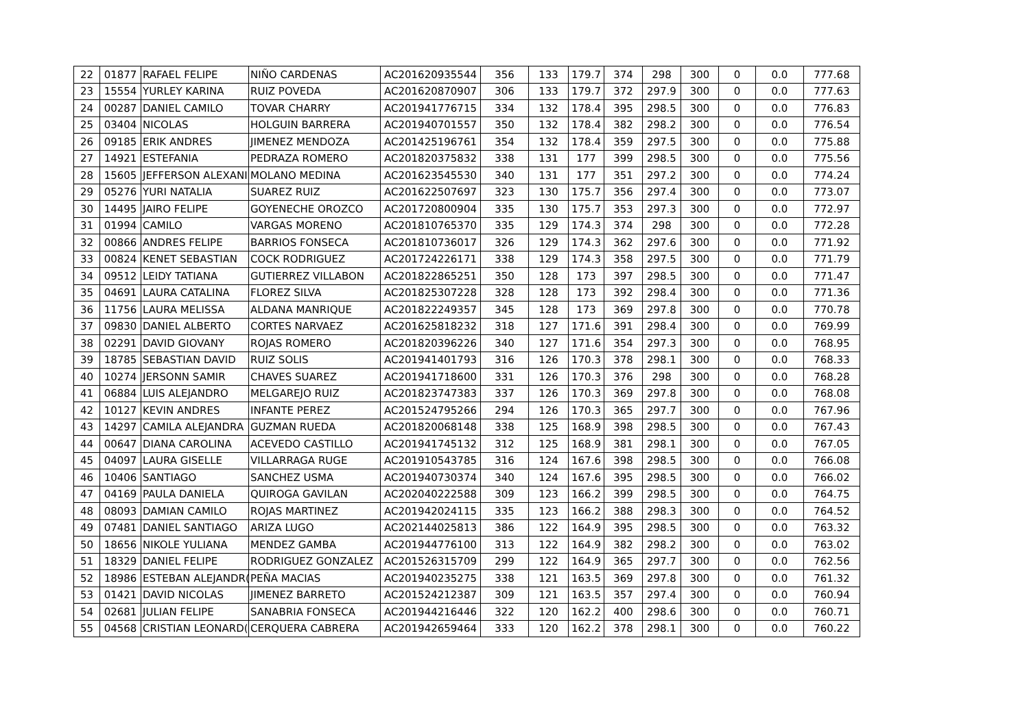| 22 | 01877 | RAFAEL FELIPE | NIÑO CARDENAS | AC201620935544 | 356 | 133 | 179.7 | 374 | 298 | 300 | 0 | 0.0 | 777.68 |
| 23 | 15554 | YURLEY KARINA | RUIZ POVEDA | AC201620870907 | 306 | 133 | 179.7 | 372 | 297.9 | 300 | 0 | 0.0 | 777.63 |
| 24 | 00287 | DANIEL CAMILO | TOVAR CHARRY | AC201941776715 | 334 | 132 | 178.4 | 395 | 298.5 | 300 | 0 | 0.0 | 776.83 |
| 25 | 03404 | NICOLAS | HOLGUIN BARRERA | AC201940701557 | 350 | 132 | 178.4 | 382 | 298.2 | 300 | 0 | 0.0 | 776.54 |
| 26 | 09185 | ERIK ANDRES | JIMENEZ MENDOZA | AC201425196761 | 354 | 132 | 178.4 | 359 | 297.5 | 300 | 0 | 0.0 | 775.88 |
| 27 | 14921 | ESTEFANIA | PEDRAZA ROMERO | AC201820375832 | 338 | 131 | 177 | 399 | 298.5 | 300 | 0 | 0.0 | 775.56 |
| 28 | 15605 | JEFFERSON ALEXANI | MOLANO MEDINA | AC201623545530 | 340 | 131 | 177 | 351 | 297.2 | 300 | 0 | 0.0 | 774.24 |
| 29 | 05276 | YURI NATALIA | SUAREZ RUIZ | AC201622507697 | 323 | 130 | 175.7 | 356 | 297.4 | 300 | 0 | 0.0 | 773.07 |
| 30 | 14495 | JAIRO FELIPE | GOYENECHE OROZCO | AC201720800904 | 335 | 130 | 175.7 | 353 | 297.3 | 300 | 0 | 0.0 | 772.97 |
| 31 | 01994 | CAMILO | VARGAS MORENO | AC201810765370 | 335 | 129 | 174.3 | 374 | 298 | 300 | 0 | 0.0 | 772.28 |
| 32 | 00866 | ANDRES FELIPE | BARRIOS FONSECA | AC201810736017 | 326 | 129 | 174.3 | 362 | 297.6 | 300 | 0 | 0.0 | 771.92 |
| 33 | 00824 | KENET SEBASTIAN | COCK RODRIGUEZ | AC201724226171 | 338 | 129 | 174.3 | 358 | 297.5 | 300 | 0 | 0.0 | 771.79 |
| 34 | 09512 | LEIDY TATIANA | GUTIERREZ VILLABON | AC201822865251 | 350 | 128 | 173 | 397 | 298.5 | 300 | 0 | 0.0 | 771.47 |
| 35 | 04691 | LAURA CATALINA | FLOREZ SILVA | AC201825307228 | 328 | 128 | 173 | 392 | 298.4 | 300 | 0 | 0.0 | 771.36 |
| 36 | 11756 | LAURA MELISSA | ALDANA MANRIQUE | AC201822249357 | 345 | 128 | 173 | 369 | 297.8 | 300 | 0 | 0.0 | 770.78 |
| 37 | 09830 | DANIEL ALBERTO | CORTES NARVAEZ | AC201625818232 | 318 | 127 | 171.6 | 391 | 298.4 | 300 | 0 | 0.0 | 769.99 |
| 38 | 02291 | DAVID GIOVANY | ROJAS ROMERO | AC201820396226 | 340 | 127 | 171.6 | 354 | 297.3 | 300 | 0 | 0.0 | 768.95 |
| 39 | 18785 | SEBASTIAN DAVID | RUIZ SOLIS | AC201941401793 | 316 | 126 | 170.3 | 378 | 298.1 | 300 | 0 | 0.0 | 768.33 |
| 40 | 10274 | JERSONN SAMIR | CHAVES SUAREZ | AC201941718600 | 331 | 126 | 170.3 | 376 | 298 | 300 | 0 | 0.0 | 768.28 |
| 41 | 06884 | LUIS ALEJANDRO | MELGAREJO RUIZ | AC201823747383 | 337 | 126 | 170.3 | 369 | 297.8 | 300 | 0 | 0.0 | 768.08 |
| 42 | 10127 | KEVIN ANDRES | INFANTE PEREZ | AC201524795266 | 294 | 126 | 170.3 | 365 | 297.7 | 300 | 0 | 0.0 | 767.96 |
| 43 | 14297 | CAMILA ALEJANDRA | GUZMAN RUEDA | AC201820068148 | 338 | 125 | 168.9 | 398 | 298.5 | 300 | 0 | 0.0 | 767.43 |
| 44 | 00647 | DIANA CAROLINA | ACEVEDO CASTILLO | AC201941745132 | 312 | 125 | 168.9 | 381 | 298.1 | 300 | 0 | 0.0 | 767.05 |
| 45 | 04097 | LAURA GISELLE | VILLARRAGA RUGE | AC201910543785 | 316 | 124 | 167.6 | 398 | 298.5 | 300 | 0 | 0.0 | 766.08 |
| 46 | 10406 | SANTIAGO | SANCHEZ USMA | AC201940730374 | 340 | 124 | 167.6 | 395 | 298.5 | 300 | 0 | 0.0 | 766.02 |
| 47 | 04169 | PAULA DANIELA | QUIROGA GAVILAN | AC202040222588 | 309 | 123 | 166.2 | 399 | 298.5 | 300 | 0 | 0.0 | 764.75 |
| 48 | 08093 | DAMIAN CAMILO | ROJAS MARTINEZ | AC201942024115 | 335 | 123 | 166.2 | 388 | 298.3 | 300 | 0 | 0.0 | 764.52 |
| 49 | 07481 | DANIEL SANTIAGO | ARIZA LUGO | AC202144025813 | 386 | 122 | 164.9 | 395 | 298.5 | 300 | 0 | 0.0 | 763.32 |
| 50 | 18656 | NIKOLE YULIANA | MENDEZ GAMBA | AC201944776100 | 313 | 122 | 164.9 | 382 | 298.2 | 300 | 0 | 0.0 | 763.02 |
| 51 | 18329 | DANIEL FELIPE | RODRIGUEZ GONZALEZ | AC201526315709 | 299 | 122 | 164.9 | 365 | 297.7 | 300 | 0 | 0.0 | 762.56 |
| 52 | 18986 | ESTEBAN ALEJANDR( | PEÑA MACIAS | AC201940235275 | 338 | 121 | 163.5 | 369 | 297.8 | 300 | 0 | 0.0 | 761.32 |
| 53 | 01421 | DAVID NICOLAS | JIMENEZ BARRETO | AC201524212387 | 309 | 121 | 163.5 | 357 | 297.4 | 300 | 0 | 0.0 | 760.94 |
| 54 | 02681 | JULIAN FELIPE | SANABRIA FONSECA | AC201944216446 | 322 | 120 | 162.2 | 400 | 298.6 | 300 | 0 | 0.0 | 760.71 |
| 55 | 04568 | CRISTIAN LEONARD( | CERQUERA CABRERA | AC201942659464 | 333 | 120 | 162.2 | 378 | 298.1 | 300 | 0 | 0.0 | 760.22 |